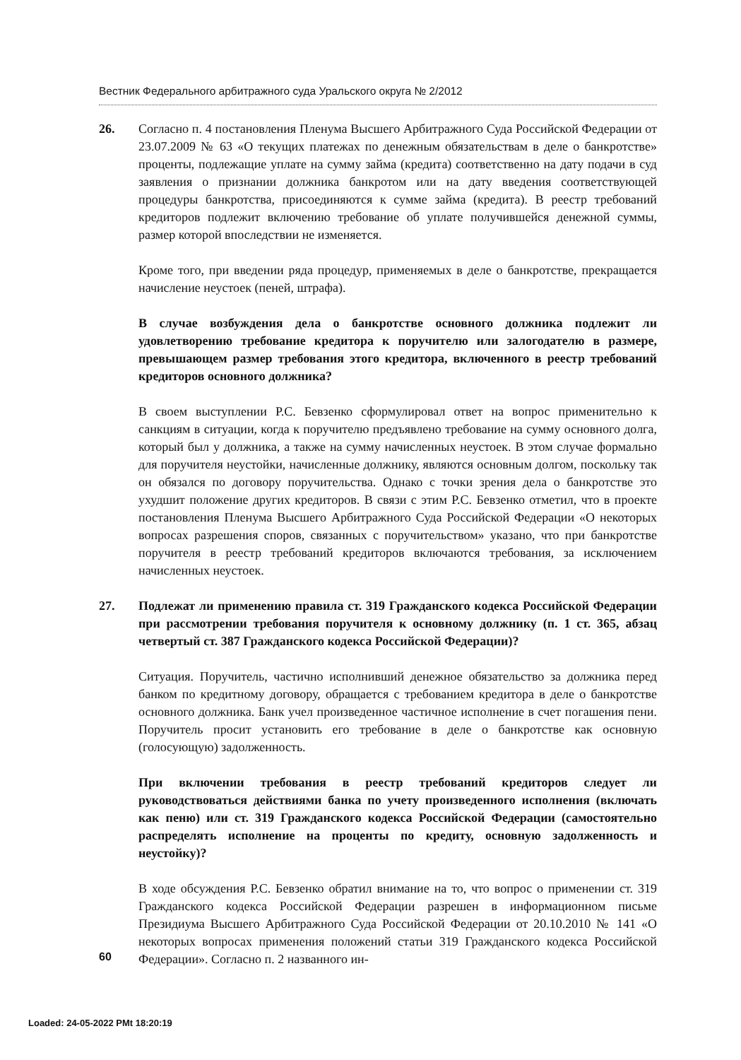Вестник Федерального арбитражного суда Уральского округа № 2/2012
26. Согласно п. 4 постановления Пленума Высшего Арбитражного Суда Российской Федерации от 23.07.2009 № 63 «О текущих платежах по денежным обязательствам в деле о банкротстве» проценты, подлежащие уплате на сумму займа (кредита) соответственно на дату подачи в суд заявления о признании должника банкротом или на дату введения соответствующей процедуры банкротства, присоединяются к сумме займа (кредита). В реестр требований кредиторов подлежит включению требование об уплате получившейся денежной суммы, размер которой впоследствии не изменяется.
Кроме того, при введении ряда процедур, применяемых в деле о банкротстве, прекращается начисление неустоек (пеней, штрафа).
В случае возбуждения дела о банкротстве основного должника подлежит ли удовлетворению требование кредитора к поручителю или залогодателю в размере, превышающем размер требования этого кредитора, включенного в реестр требований кредиторов основного должника?
В своем выступлении Р.С. Бевзенко сформулировал ответ на вопрос применительно к санкциям в ситуации, когда к поручителю предъявлено требование на сумму основного долга, который был у должника, а также на сумму начисленных неустоек. В этом случае формально для поручителя неустойки, начисленные должнику, являются основным долгом, поскольку так он обязался по договору поручительства. Однако с точки зрения дела о банкротстве это ухудшит положение других кредиторов. В связи с этим Р.С. Бевзенко отметил, что в проекте постановления Пленума Высшего Арбитражного Суда Российской Федерации «О некоторых вопросах разрешения споров, связанных с поручительством» указано, что при банкротстве поручителя в реестр требований кредиторов включаются требования, за исключением начисленных неустоек.
27. Подлежат ли применению правила ст. 319 Гражданского кодекса Российской Федерации при рассмотрении требования поручителя к основному должнику (п. 1 ст. 365, абзац четвертый ст. 387 Гражданского кодекса Российской Федерации)?
Ситуация. Поручитель, частично исполнивший денежное обязательство за должника перед банком по кредитному договору, обращается с требованием кредитора в деле о банкротстве основного должника. Банк учел произведенное частичное исполнение в счет погашения пени. Поручитель просит установить его требование в деле о банкротстве как основную (голосующую) задолженность.
При включении требования в реестр требований кредиторов следует ли руководствоваться действиями банка по учету произведенного исполнения (включать как пеню) или ст. 319 Гражданского кодекса Российской Федерации (самостоятельно распределять исполнение на проценты по кредиту, основную задолженность и неустойку)?
В ходе обсуждения Р.С. Бевзенко обратил внимание на то, что вопрос о применении ст. 319 Гражданского кодекса Российской Федерации разрешен в информационном письме Президиума Высшего Арбитражного Суда Российской Федерации от 20.10.2010 № 141 «О некоторых вопросах применения положений статьи 319 Гражданского кодекса Российской Федерации». Согласно п. 2 названного ин-
60
Loaded: 24-05-2022 PMt 18:20:19